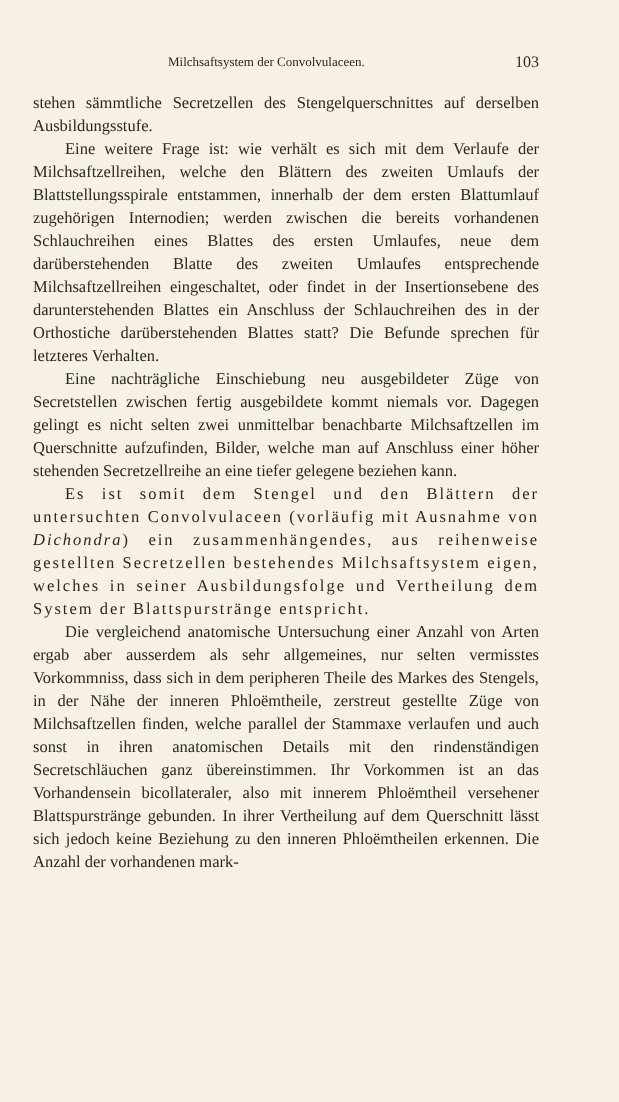Milchsaftsystem der Convolvulaceen. 103
stehen sämmtliche Secretzellen des Stengelquerschnittes auf derselben Ausbildungsstufe.
Eine weitere Frage ist: wie verhält es sich mit dem Verlaufe der Milchsaftzellreihen, welche den Blättern des zweiten Umlaufs der Blattstellungsspirale entstammen, innerhalb der dem ersten Blattumlauf zugehörigen Internodien; werden zwischen die bereits vorhandenen Schlauchreihen eines Blattes des ersten Umlaufes, neue dem darüberstehenden Blatte des zweiten Umlaufes entsprechende Milchsaftzellreihen eingeschaltet, oder findet in der Insertionsebene des darunterstehenden Blattes ein Anschluss der Schlauchreihen des in der Orthostiche darüberstehenden Blattes statt? Die Befunde sprechen für letzteres Verhalten.
Eine nachträgliche Einschiebung neu ausgebildeter Züge von Secretstellen zwischen fertig ausgebildete kommt niemals vor. Dagegen gelingt es nicht selten zwei unmittelbar benachbarte Milchsaftzellen im Querschnitte aufzufinden, Bilder, welche man auf Anschluss einer höher stehenden Secretzellreihe an eine tiefer gelegene beziehen kann.
Es ist somit dem Stengel und den Blättern der untersuchten Convolvulaceen (vorläufig mit Ausnahme von Dichondra) ein zusammenhängendes, aus reihenweise gestellten Secretzellen bestehendes Milchsaftsystem eigen, welches in seiner Ausbildungsfolge und Vertheilung dem System der Blattspurstränge entspricht.
Die vergleichend anatomische Untersuchung einer Anzahl von Arten ergab aber ausserdem als sehr allgemeines, nur selten vermisstes Vorkommniss, dass sich in dem peripheren Theile des Markes des Stengels, in der Nähe der inneren Phloëmtheile, zerstreut gestellte Züge von Milchsaftzellen finden, welche parallel der Stammaxe verlaufen und auch sonst in ihren anatomischen Details mit den rindenständigen Secretschläuchen ganz übereinstimmen. Ihr Vorkommen ist an das Vorhandensein bicollateraler, also mit innerem Phloëmtheil versehener Blattspurstränge gebunden. In ihrer Vertheilung auf dem Querschnitt lässt sich jedoch keine Beziehung zu den inneren Phloëmtheilen erkennen. Die Anzahl der vorhandenen mark-